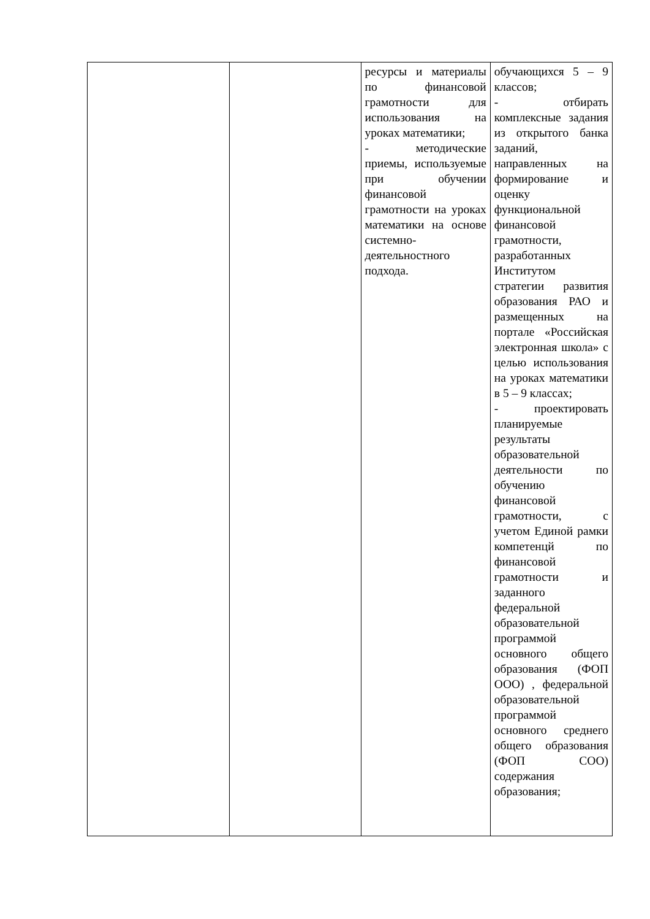| | | ресурсы и материалы по финансовой грамотности для использования на уроках математики; - методические приемы, используемые при обучении финансовой грамотности на уроках математики на основе системно-деятельностного подхода. | обучающихся 5 – 9 классов; - отбирать комплексные задания из открытого банка заданий, направленных на формирование и оценку функциональной финансовой грамотности, разработанных Институтом стратегии развития образования РАО и размещенных на портале «Российская электронная школа» с целью использования на уроках математики в 5 – 9 классах; - проектировать планируемые результаты образовательной деятельности по обучению финансовой грамотности, с учетом Единой рамки компетенцй по финансовой грамотности и заданного федеральной образовательной программой основного общего образования (ФОП ООО) , федеральной образовательной программой основного среднего общего образования (ФОП СОО) содержания образования; |